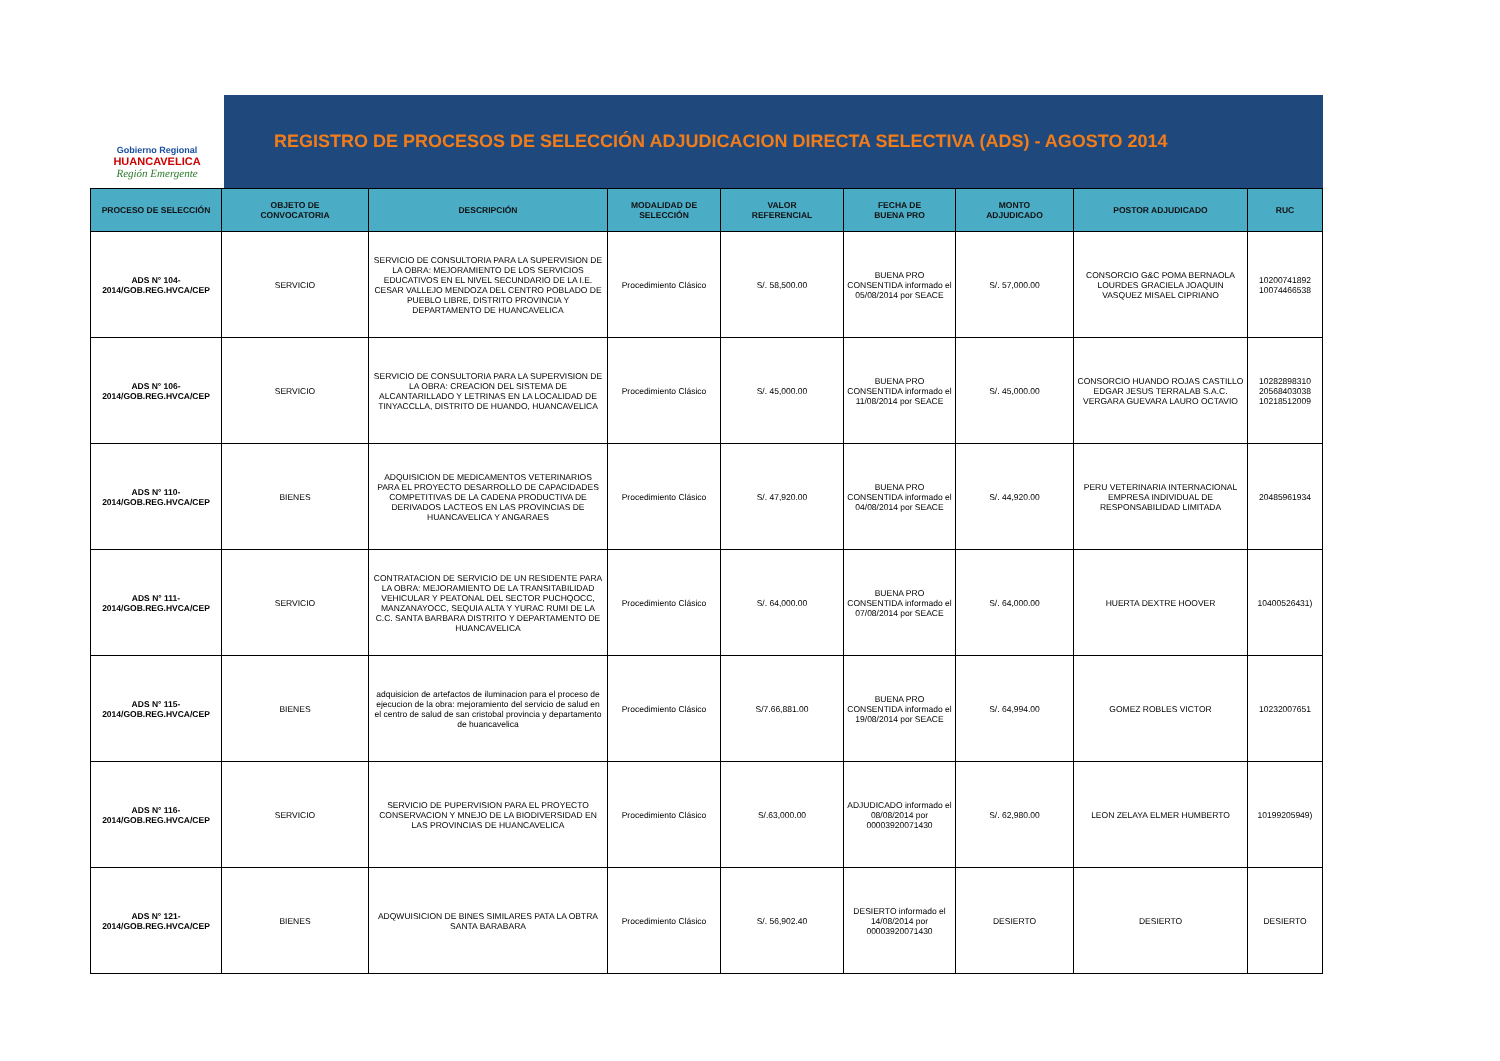Gobierno Regional
HUANCAVELICA
Región Emergente
REGISTRO DE PROCESOS DE SELECCIÓN ADJUDICACION DIRECTA SELECTIVA (ADS) - AGOSTO 2014
| PROCESO DE SELECCIÓN | OBJETO DE CONVOCATORIA | DESCRIPCIÓN | MODALIDAD DE SELECCIÓN | VALOR REFERENCIAL | FECHA DE BUENA PRO | MONTO ADJUDICADO | POSTOR ADJUDICADO | RUC |
| --- | --- | --- | --- | --- | --- | --- | --- | --- |
| ADS N° 104- 2014/GOB.REG.HVCA/CEP | SERVICIO | SERVICIO DE CONSULTORIA PARA LA SUPERVISION DE LA OBRA: MEJORAMIENTO DE LOS SERVICIOS EDUCATIVOS EN EL NIVEL SECUNDARIO DE LA I.E. CESAR VALLEJO MENDOZA DEL CENTRO POBLADO DE PUEBLO LIBRE, DISTRITO PROVINCIA Y DEPARTAMENTO DE HUANCAVELICA | Procedimiento Clásico | S/. 58,500.00 | BUENA PRO CONSENTIDA informado el 05/08/2014 por SEACE | S/. 57,000.00 | CONSORCIO G&C POMA BERNAOLA LOURDES GRACIELA JOAQUIN VASQUEZ MISAEL CIPRIANO | 10200741892 10074466538 |
| ADS N° 106- 2014/GOB.REG.HVCA/CEP | SERVICIO | SERVICIO DE CONSULTORIA PARA LA SUPERVISION DE LA OBRA: CREACION DEL SISTEMA DE ALCANTARILLADO Y LETRINAS EN LA LOCALIDAD DE TINYACCLLA, DISTRITO DE HUANDO, HUANCAVELICA | Procedimiento Clásico | S/. 45,000.00 | BUENA PRO CONSENTIDA informado el 11/08/2014 por SEACE | S/. 45,000.00 | CONSORCIO HUANDO ROJAS CASTILLO EDGAR JESUS TERRALAB S.A.C. VERGARA GUEVARA LAURO OCTAVIO | 10282898310 20568403038 10218512009 |
| ADS N° 110- 2014/GOB.REG.HVCA/CEP | BIENES | ADQUISICION DE MEDICAMENTOS VETERINARIOS PARA EL PROYECTO DESARROLLO DE CAPACIDADES COMPETITIVAS DE LA CADENA PRODUCTIVA DE DERIVADOS LACTEOS EN LAS PROVINCIAS DE HUANCAVELICA Y ANGARAES | Procedimiento Clásico | S/. 47,920.00 | BUENA PRO CONSENTIDA informado el 04/08/2014 por SEACE | S/. 44,920.00 | PERU VETERINARIA INTERNACIONAL EMPRESA INDIVIDUAL DE RESPONSABILIDAD LIMITADA | 20485961934 |
| ADS N° 111- 2014/GOB.REG.HVCA/CEP | SERVICIO | CONTRATACION DE SERVICIO DE UN RESIDENTE PARA LA OBRA: MEJORAMIENTO DE LA TRANSITABILIDAD VEHICULAR Y PEATONAL DEL SECTOR PUCHQOCC, MANZANAYOCC, SEQUIA ALTA Y YURAC RUMI DE LA C.C. SANTA BARBARA DISTRITO Y DEPARTAMENTO DE HUANCAVELICA | Procedimiento Clásico | S/. 64,000.00 | BUENA PRO CONSENTIDA informado el 07/08/2014 por SEACE | S/. 64,000.00 | HUERTA DEXTRE HOOVER | 10400526431) |
| ADS N° 115- 2014/GOB.REG.HVCA/CEP | BIENES | adquisicion de artefactos de iluminacion para el proceso de ejecucion de la obra: mejoramiento del servicio de salud en el centro de salud de san cristobal provincia y departamento de huancavelica | Procedimiento Clásico | S/7.66,881.00 | BUENA PRO CONSENTIDA informado el 19/08/2014 por SEACE | S/. 64,994.00 | GOMEZ ROBLES VICTOR | 10232007651 |
| ADS N° 116- 2014/GOB.REG.HVCA/CEP | SERVICIO | SERVICIO DE PUPERVISION PARA EL PROYECTO CONSERVACION Y MNEJO DE LA BIODIVERSIDAD EN LAS PROVINCIAS DE HUANCAVELICA | Procedimiento Clásico | S/.63,000.00 | ADJUDICADO informado el 08/08/2014 por 00003920071430 | S/. 62,980.00 | LEON ZELAYA ELMER HUMBERTO | 10199205949) |
| ADS N° 121- 2014/GOB.REG.HVCA/CEP | BIENES | ADQWUISICION DE BINES SIMILARES PATA LA OBTRA SANTA BARABARA | Procedimiento Clásico | S/. 56,902.40 | DESIERTO informado el 14/08/2014 por 00003920071430 | DESIERTO | DESIERTO | DESIERTO |